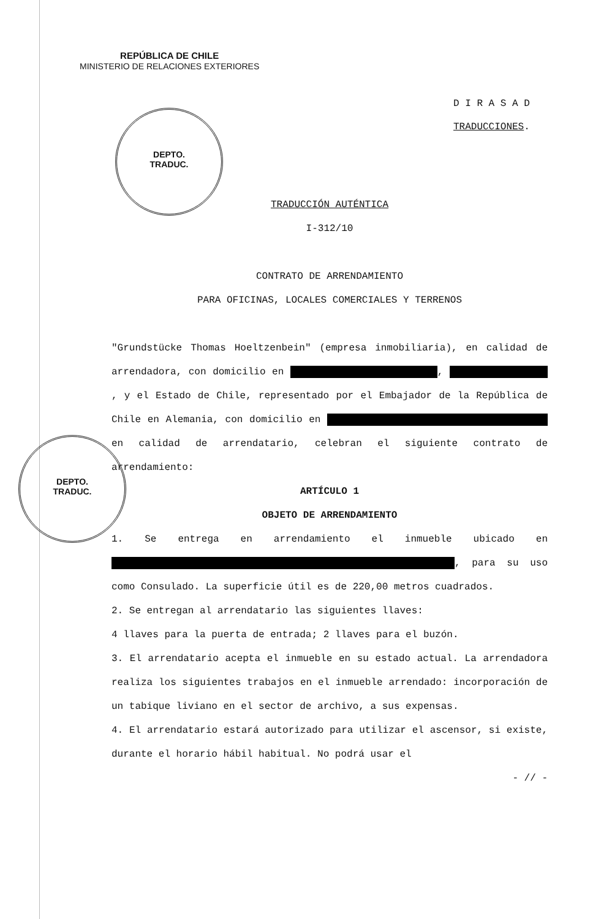REPÚBLICA DE CHILE
MINISTERIO DE RELACIONES EXTERIORES
D I R A S A D
TRADUCCIONES.
DEPTO.
TRADUC.
DEPTO.
TRADUC.
TRADUCCIÓN AUTÉNTICA
I-312/10
CONTRATO DE ARRENDAMIENTO
PARA OFICINAS, LOCALES COMERCIALES Y TERRENOS
"Grundstücke Thomas Hoeltzenbein" (empresa inmobiliaria), en calidad de arrendadora, con domicilio en , , y el Estado de Chile, representado por el Embajador de la República de Chile en Alemania, con domicilio en en calidad de arrendatario, celebran el siguiente contrato de arrendamiento:
ARTÍCULO 1
OBJETO DE ARRENDAMIENTO
1. Se entrega en arrendamiento el inmueble ubicado en , para su uso como Consulado. La superficie útil es de 220,00 metros cuadrados.
2. Se entregan al arrendatario las siguientes llaves:
4 llaves para la puerta de entrada; 2 llaves para el buzón.
3. El arrendatario acepta el inmueble en su estado actual. La arrendadora realiza los siguientes trabajos en el inmueble arrendado: incorporación de un tabique liviano en el sector de archivo, a sus expensas.
4. El arrendatario estará autorizado para utilizar el ascensor, si existe, durante el horario hábil habitual. No podrá usar el
- // -